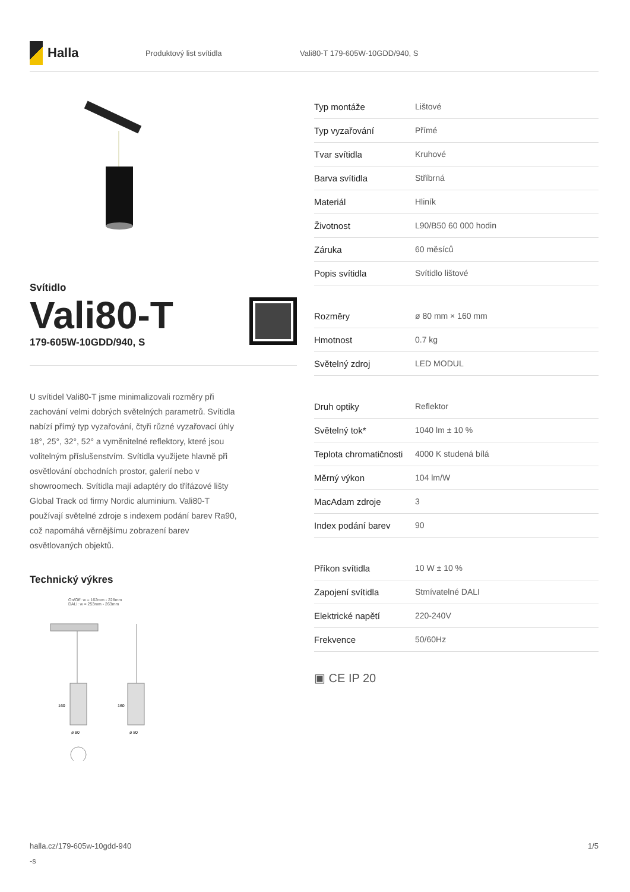Halla
Produktový list svítidla Vali80-T 179-605W-10GDD/940, S
Svítidlo
Vali80-T
179-605W-10GDD/940, S
U svítidel Vali80-T jsme minimalizovali rozměry při zachování velmi dobrých světelných parametrů. Svítidla nabízí přímý typ vyzařování, čtyři různé vyzařovací úhly 18°, 25°, 32°, 52° a vyměnitelné reflektory, které jsou volitelným příslušenstvím. Svítidla využijete hlavně při osvětlování obchodních prostor, galerií nebo v showroomech. Svítidla mají adaptéry do třífázové lišty Global Track od firmy Nordic aluminium. Vali80-T používají světelné zdroje s indexem podání barev Ra90, což napomáhá věrnějšímu zobrazení barev osvětlovaných objektů.
Technický výkres
On/Off: w = 162mm - 228mm
DALI: w = 253mm - 263mm
160
160
ø 80
ø 80
| Typ montáže | Lištové |
| Typ vyzařování | Přímé |
| Tvar svítidla | Kruhové |
| Barva svítidla | Stříbrná |
| Materiál | Hliník |
| Životnost | L90/B50 60 000 hodin |
| Záruka | 60 měsíců |
| Popis svítidla | Svítidlo lištové |
| Rozměry | ø 80 mm × 160 mm |
| Hmotnost | 0.7 kg |
| Světelný zdroj | LED MODUL |
| Druh optiky | Reflektor |
| Světelný tok* | 1040 lm ± 10 % |
| Teplota chromatičnosti | 4000 K studená bílá |
| Měrný výkon | 104 lm/W |
| MacAdam zdroje | 3 |
| Index podání barev | 90 |
| Příkon svítidla | 10 W ± 10 % |
| Zapojení svítidla | Stmívatelné DALI |
| Elektrické napětí | 220-240V |
| Frekvence | 50/60Hz |
▣ CE IP 20
halla.cz/179-605w-10gdd-940
-s
1/5